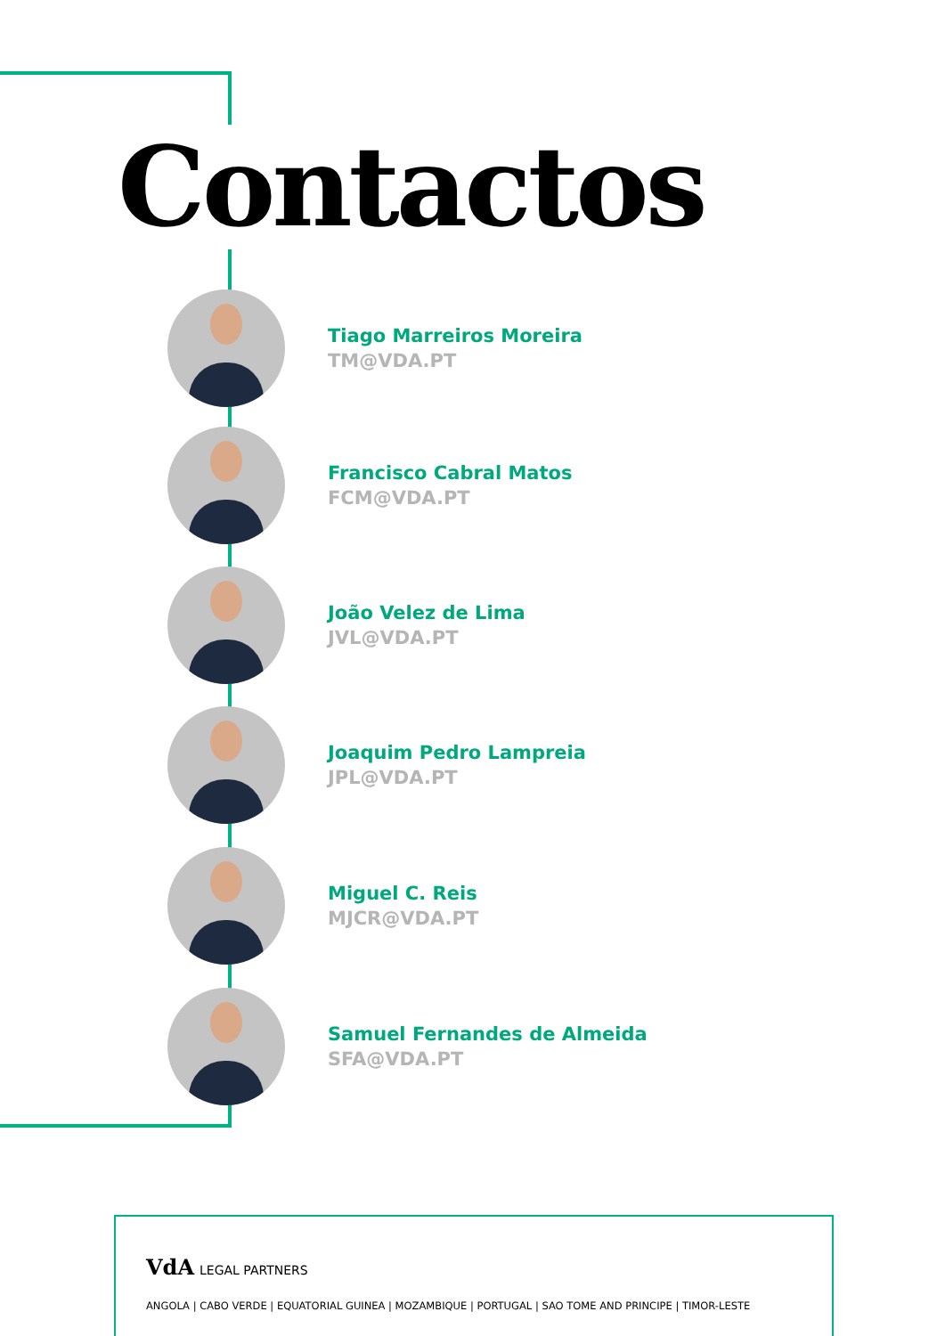Contactos
Tiago Marreiros Moreira
TM@VDA.PT
Francisco Cabral Matos
FCM@VDA.PT
João Velez de Lima
JVL@VDA.PT
Joaquim Pedro Lampreia
JPL@VDA.PT
Miguel C. Reis
MJCR@VDA.PT
Samuel Fernandes de Almeida
SFA@VDA.PT
VdA LEGAL PARTNERS
ANGOLA | CABO VERDE | EQUATORIAL GUINEA | MOZAMBIQUE | PORTUGAL | SAO TOME AND PRINCIPE | TIMOR-LESTE